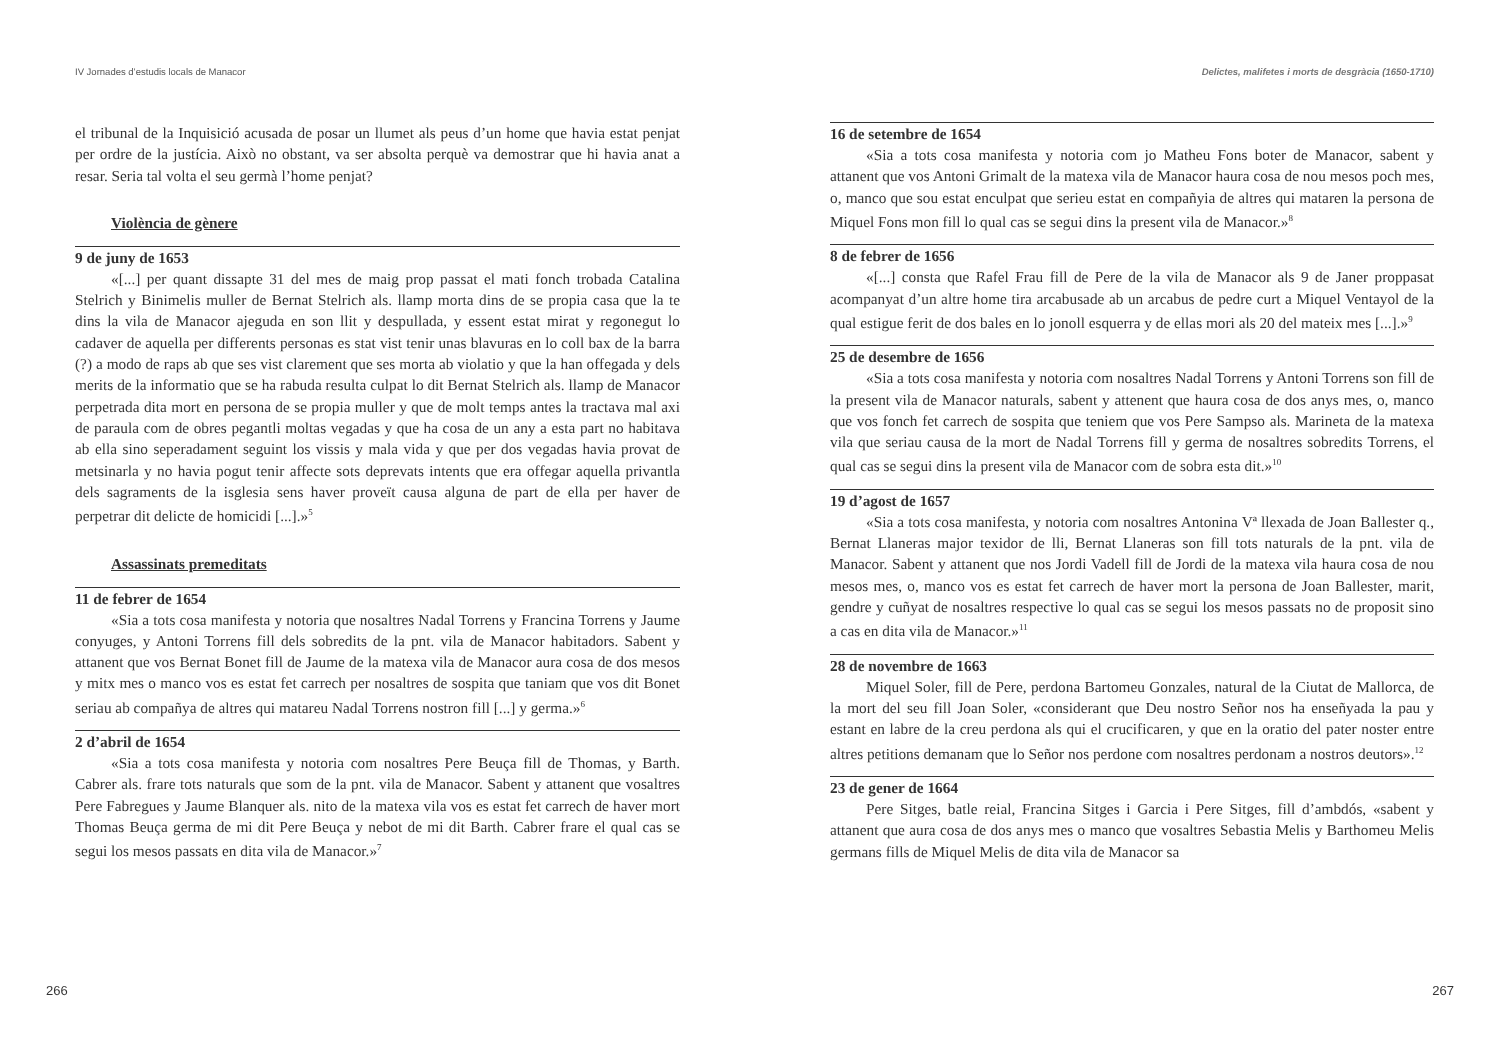IV Jornades d’estudis locals de Manacor
el tribunal de la Inquisició acusada de posar un llumet als peus d’un home que havia estat penjat per ordre de la justícia. Això no obstant, va ser absolta perquè va demostrar que hi havia anat a resar. Seria tal volta el seu germà l’home penjat?
Violència de gènere
9 de juny de 1653
«[...] per quant dissapte 31 del mes de maig prop passat el mati fonch trobada Catalina Stelrich y Binimelis muller de Bernat Stelrich als. llamp morta dins de se propia casa que la te dins la vila de Manacor ajeguda en son llit y despullada, y essent estat mirat y regonegut lo cadaver de aquella per differents personas es stat vist tenir unas blavuras en lo coll bax de la barra (?) a modo de raps ab que ses vist clarement que ses morta ab violatio y que la han offegada y dels merits de la informatio que se ha rabuda resulta culpat lo dit Bernat Stelrich als. llamp de Manacor perpetrada dita mort en persona de se propia muller y que de molt temps antes la tractava mal axi de paraula com de obres pegantli moltas vegadas y que ha cosa de un any a esta part no habitava ab ella sino seperadament seguint los vissis y mala vida y que per dos vegadas havia provat de metsinarla y no havia pogut tenir affecte sots deprevats intents que era offegar aquella privantla dels sagraments de la isglesia sens haver proveït causa alguna de part de ella per haver de perpetrar dit delicte de homicidi [...].»<sup>5</sup>
Assassinats premeditats
11 de febrer de 1654
«Sia a tots cosa manifesta y notoria que nosaltres Nadal Torrens y Francina Torrens y Jaume conyuges, y Antoni Torrens fill dels sobredits de la pnt. vila de Manacor habitadors. Sabent y attanent que vos Bernat Bonet fill de Jaume de la matexa vila de Manacor aura cosa de dos mesos y mitx mes o manco vos es estat fet carrech per nosaltres de sospita que taniam que vos dit Bonet seriau ab compañya de altres qui matareu Nadal Torrens nostron fill [...] y germa.»<sup>6</sup>
2 d’abril de 1654
«Sia a tots cosa manifesta y notoria com nosaltres Pere Beuça fill de Thomas, y Barth. Cabrer als. frare tots naturals que som de la pnt. vila de Manacor. Sabent y attanent que vosaltres Pere Fabregues y Jaume Blanquer als. nito de la matexa vila vos es estat fet carrech de haver mort Thomas Beuça germa de mi dit Pere Beuça y nebot de mi dit Barth. Cabrer frare el qual cas se segui los mesos passats en dita vila de Manacor.»<sup>7</sup>
266
Delictes, malifetes i morts de desgràcia (1650-1710)
16 de setembre de 1654
«Sia a tots cosa manifesta y notoria com jo Matheu Fons boter de Manacor, sabent y attanent que vos Antoni Grimalt de la matexa vila de Manacor haura cosa de nou mesos poch mes, o, manco que sou estat enculpat que serieu estat en compañyia de altres qui mataren la persona de Miquel Fons mon fill lo qual cas se segui dins la present vila de Manacor.»<sup>8</sup>
8 de febrer de 1656
«[...] consta que Rafel Frau fill de Pere de la vila de Manacor als 9 de Janer proppasat acompanyat d’un altre home tira arcabusade ab un arcabus de pedre curt a Miquel Ventayol de la qual estigue ferit de dos bales en lo jonoll esquerra y de ellas mori als 20 del mateix mes [...].»<sup>9</sup>
25 de desembre de 1656
«Sia a tots cosa manifesta y notoria com nosaltres Nadal Torrens y Antoni Torrens son fill de la present vila de Manacor naturals, sabent y attenent que haura cosa de dos anys mes, o, manco que vos fonch fet carrech de sospita que teniem que vos Pere Sampso als. Marineta de la matexa vila que seriau causa de la mort de Nadal Torrens fill y germa de nosaltres sobredits Torrens, el qual cas se segui dins la present vila de Manacor com de sobra esta dit.»<sup>10</sup>
19 d’agost de 1657
«Sia a tots cosa manifesta, y notoria com nosaltres Antonina Vª llexada de Joan Ballester q., Bernat Llaneras major texidor de lli, Bernat Llaneras son fill tots naturals de la pnt. vila de Manacor. Sabent y attanent que nos Jordi Vadell fill de Jordi de la matexa vila haura cosa de nou mesos mes, o, manco vos es estat fet carrech de haver mort la persona de Joan Ballester, marit, gendre y cuñyat de nosaltres respective lo qual cas se segui los mesos passats no de proposit sino a cas en dita vila de Manacor.»<sup>11</sup>
28 de novembre de 1663
Miquel Soler, fill de Pere, perdona Bartomeu Gonzales, natural de la Ciutat de Mallorca, de la mort del seu fill Joan Soler, «considerant que Deu nostro Señor nos ha enseñyada la pau y estant en labre de la creu perdona als qui el crucificaren, y que en la oratio del pater noster entre altres petitions demanam que lo Señor nos perdone com nosaltres perdonam a nostros deutors».<sup>12</sup>
23 de gener de 1664
Pere Sitges, batle reial, Francina Sitges i Garcia i Pere Sitges, fill d’ambdós, «sabent y attanent que aura cosa de dos anys mes o manco que vosaltres Sebastia Melis y Barthomeu Melis germans fills de Miquel Melis de dita vila de Manacor sa
267